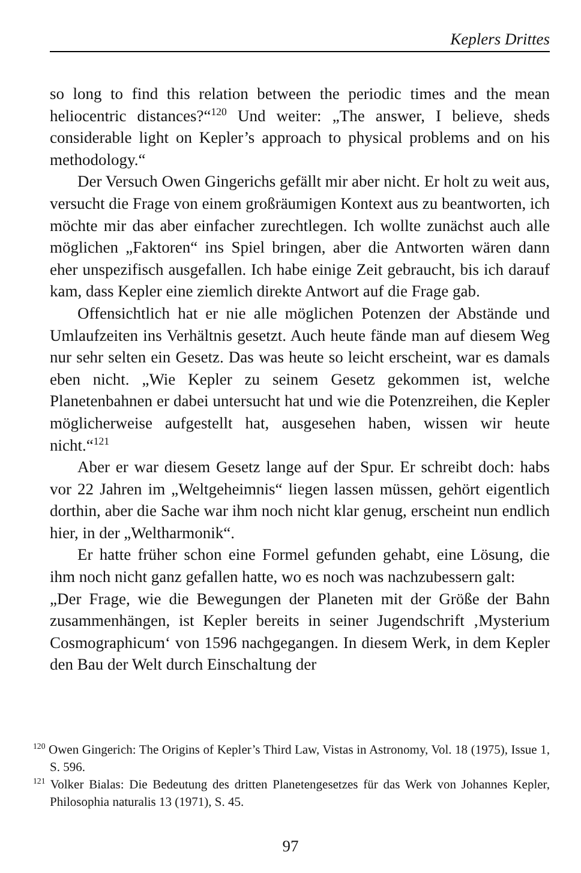Keplers Drittes
so long to find this relation between the periodic times and the mean heliocentric distances?“<sup>120</sup> Und weiter: „The answer, I believe, sheds considerable light on Kepler’s approach to physical problems and on his methodology.“
Der Versuch Owen Gingerichs gefällt mir aber nicht. Er holt zu weit aus, versucht die Frage von einem großräumigen Kontext aus zu beantworten, ich möchte mir das aber einfacher zurechtlegen. Ich wollte zunächst auch alle möglichen „Faktoren“ ins Spiel bringen, aber die Antworten wären dann eher unspezifisch ausgefallen. Ich habe einige Zeit gebraucht, bis ich darauf kam, dass Kepler eine ziemlich direkte Antwort auf die Frage gab.
Offensichtlich hat er nie alle möglichen Potenzen der Abstände und Umlaufzeiten ins Verhältnis gesetzt. Auch heute fände man auf diesem Weg nur sehr selten ein Gesetz. Das was heute so leicht erscheint, war es damals eben nicht. „Wie Kepler zu seinem Gesetz gekommen ist, welche Planetenbahnen er dabei untersucht hat und wie die Potenzreihen, die Kepler möglicherweise aufgestellt hat, ausgesehen haben, wissen wir heute nicht.“<sup>121</sup>
Aber er war diesem Gesetz lange auf der Spur. Er schreibt doch: habs vor 22 Jahren im „Weltgeheimnis“ liegen lassen müssen, gehört eigentlich dorthin, aber die Sache war ihm noch nicht klar genug, erscheint nun endlich hier, in der „Weltharmonik“.
Er hatte früher schon eine Formel gefunden gehabt, eine Lösung, die ihm noch nicht ganz gefallen hatte, wo es noch was nachzubessern galt:
„Der Frage, wie die Bewegungen der Planeten mit der Größe der Bahn zusammenhängen, ist Kepler bereits in seiner Jugendschrift ‚Mysterium Cosmographicum‘ von 1596 nachgegangen. In diesem Werk, in dem Kepler den Bau der Welt durch Einschaltung der
<sup>120</sup> Owen Gingerich: The Origins of Kepler’s Third Law, Vistas in Astronomy, Vol. 18 (1975), Issue 1, S. 596.
<sup>121</sup> Volker Bialas: Die Bedeutung des dritten Planetengesetzes für das Werk von Johannes Kepler, Philosophia naturalis 13 (1971), S. 45.
97